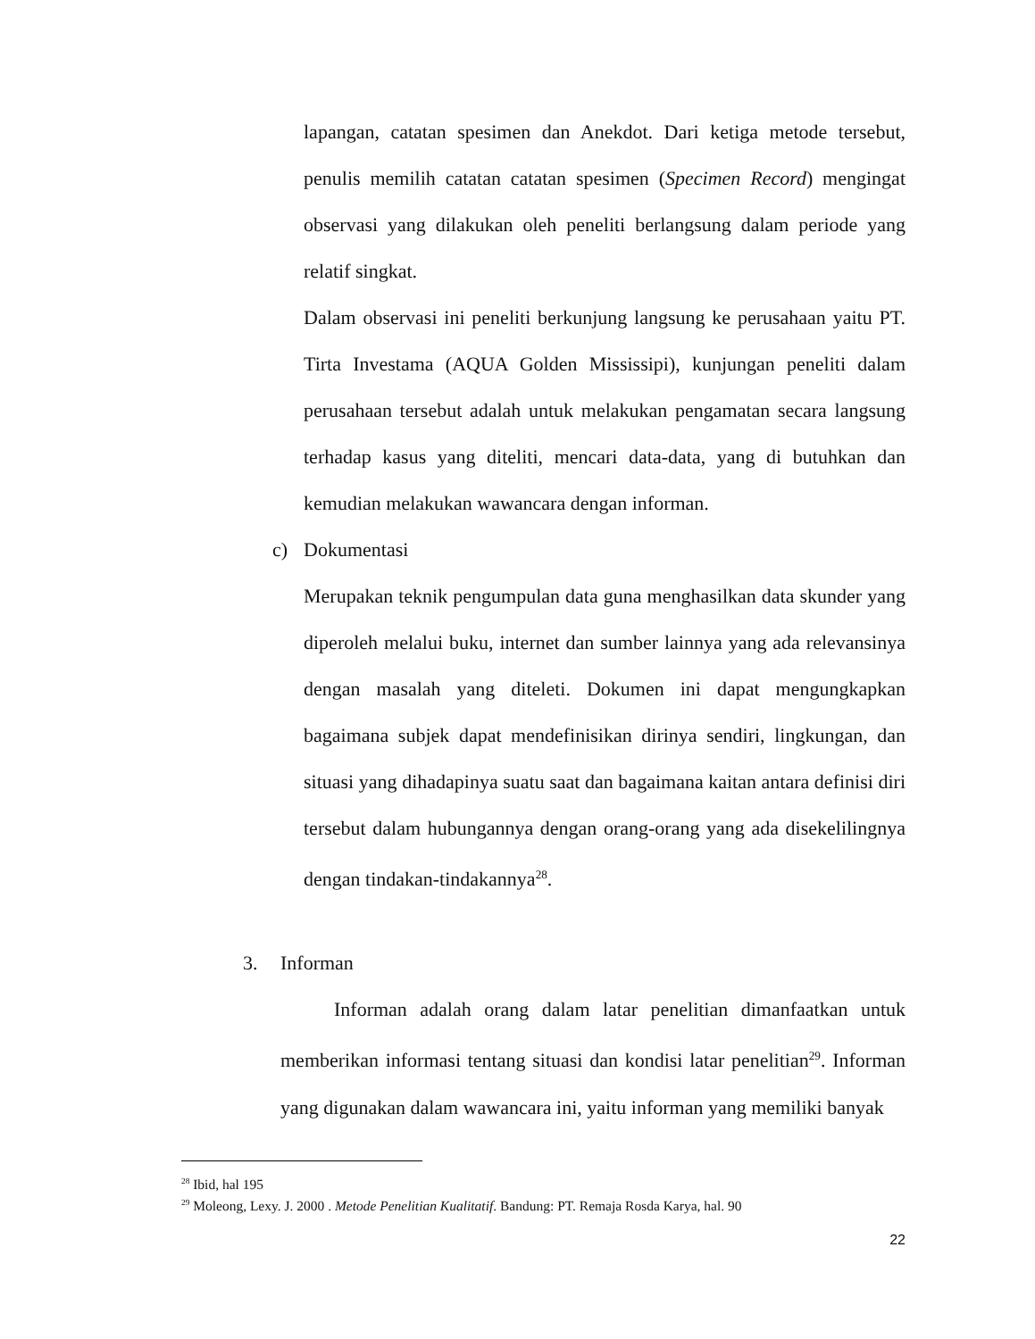lapangan, catatan spesimen dan Anekdot. Dari ketiga metode tersebut, penulis memilih catatan catatan spesimen (Specimen Record) mengingat observasi yang dilakukan oleh peneliti berlangsung dalam periode yang relatif singkat.
Dalam observasi ini peneliti berkunjung langsung ke perusahaan yaitu PT. Tirta Investama (AQUA Golden Mississipi), kunjungan peneliti dalam perusahaan tersebut adalah untuk melakukan pengamatan secara langsung terhadap kasus yang diteliti, mencari data-data, yang di butuhkan dan kemudian melakukan wawancara dengan informan.
c) Dokumentasi
Merupakan teknik pengumpulan data guna menghasilkan data skunder yang diperoleh melalui buku, internet dan sumber lainnya yang ada relevansinya dengan masalah yang diteleti. Dokumen ini dapat mengungkapkan bagaimana subjek dapat mendefinisikan dirinya sendiri, lingkungan, dan situasi yang dihadapinya suatu saat dan bagaimana kaitan antara definisi diri tersebut dalam hubungannya dengan orang-orang yang ada disekelilingnya dengan tindakan-tindakannya<sup>28</sup>.
3. Informan
Informan adalah orang dalam latar penelitian dimanfaatkan untuk memberikan informasi tentang situasi dan kondisi latar penelitian<sup>29</sup>. Informan yang digunakan dalam wawancara ini, yaitu informan yang memiliki banyak
<sup>28</sup> Ibid, hal 195
<sup>29</sup> Moleong, Lexy. J. 2000 . Metode Penelitian Kualitatif. Bandung: PT. Remaja Rosda Karya, hal. 90
22